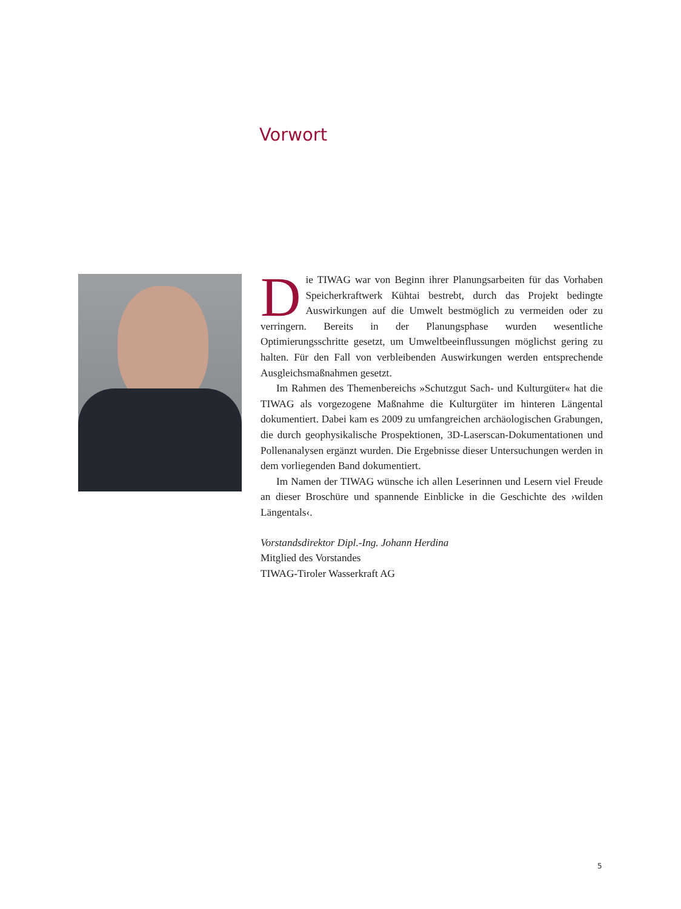Vorwort
Die TIWAG war von Beginn ihrer Planungsarbeiten für das Vorhaben Speicherkraftwerk Kühtai bestrebt, durch das Projekt bedingte Auswirkungen auf die Umwelt bestmöglich zu vermeiden oder zu verringern. Bereits in der Planungsphase wurden wesentliche Optimierungsschritte gesetzt, um Umweltbeeinflussungen möglichst gering zu halten. Für den Fall von verbleibenden Auswirkungen werden entsprechende Ausgleichsmaßnahmen gesetzt.
Im Rahmen des Themenbereichs »Schutzgut Sach- und Kulturgüter« hat die TIWAG als vorgezogene Maßnahme die Kulturgüter im hinteren Längental dokumentiert. Dabei kam es 2009 zu umfangreichen archäologischen Grabungen, die durch geophysikalische Prospektionen, 3D-Laserscan-Dokumentationen und Pollenanalysen ergänzt wurden. Die Ergebnisse dieser Untersuchungen werden in dem vorliegenden Band dokumentiert.
Im Namen der TIWAG wünsche ich allen Leserinnen und Lesern viel Freude an dieser Broschüre und spannende Einblicke in die Geschichte des ›wilden Längentals‹.
Vorstandsdirektor Dipl.-Ing. Johann Herdina
Mitglied des Vorstandes
TIWAG-Tiroler Wasserkraft AG
5